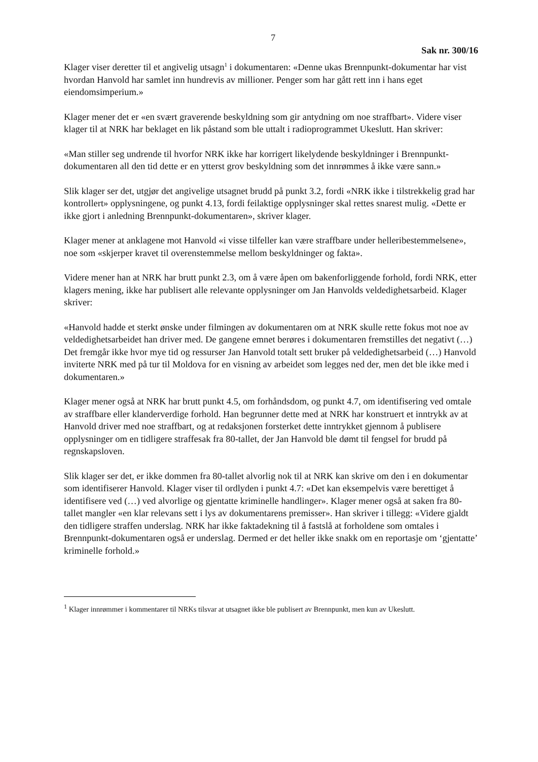7
Sak nr. 300/16
Klager viser deretter til et angivelig utsagn<sup>1</sup> i dokumentaren: «Denne ukas Brennpunkt-dokumentar har vist hvordan Hanvold har samlet inn hundrevis av millioner. Penger som har gått rett inn i hans eget eiendomsimperium.»
Klager mener det er «en svært graverende beskyldning som gir antydning om noe straffbart». Videre viser klager til at NRK har beklaget en lik påstand som ble uttalt i radioprogrammet Ukeslutt. Han skriver:
«Man stiller seg undrende til hvorfor NRK ikke har korrigert likelydende beskyldninger i Brennpunkt-dokumentaren all den tid dette er en ytterst grov beskyldning som det innrømmes å ikke være sann.»
Slik klager ser det, utgjør det angivelige utsagnet brudd på punkt 3.2, fordi «NRK ikke i tilstrekkelig grad har kontrollert» opplysningene, og punkt 4.13, fordi feilaktige opplysninger skal rettes snarest mulig. «Dette er ikke gjort i anledning Brennpunkt-dokumentaren», skriver klager.
Klager mener at anklagene mot Hanvold «i visse tilfeller kan være straffbare under helleribestemmelsene», noe som «skjerper kravet til overenstemmelse mellom beskyldninger og fakta».
Videre mener han at NRK har brutt punkt 2.3, om å være åpen om bakenforliggende forhold, fordi NRK, etter klagers mening, ikke har publisert alle relevante opplysninger om Jan Hanvolds veldedighetsarbeid. Klager skriver:
«Hanvold hadde et sterkt ønske under filmingen av dokumentaren om at NRK skulle rette fokus mot noe av veldedighetsarbeidet han driver med. De gangene emnet berøres i dokumentaren fremstilles det negativt (…) Det fremgår ikke hvor mye tid og ressurser Jan Hanvold totalt sett bruker på veldedighetsarbeid (…) Hanvold inviterte NRK med på tur til Moldova for en visning av arbeidet som legges ned der, men det ble ikke med i dokumentaren.»
Klager mener også at NRK har brutt punkt 4.5, om forhåndsdom, og punkt 4.7, om identifisering ved omtale av straffbare eller klanderverdige forhold. Han begrunner dette med at NRK har konstruert et inntrykk av at Hanvold driver med noe straffbart, og at redaksjonen forsterket dette inntrykket gjennom å publisere opplysninger om en tidligere straffesak fra 80-tallet, der Jan Hanvold ble dømt til fengsel for brudd på regnskapsloven.
Slik klager ser det, er ikke dommen fra 80-tallet alvorlig nok til at NRK kan skrive om den i en dokumentar som identifiserer Hanvold. Klager viser til ordlyden i punkt 4.7: «Det kan eksempelvis være berettiget å identifisere ved (…) ved alvorlige og gjentatte kriminelle handlinger». Klager mener også at saken fra 80-tallet mangler «en klar relevans sett i lys av dokumentarens premisser». Han skriver i tillegg: «Videre gjaldt den tidligere straffen underslag. NRK har ikke faktadekning til å fastslå at forholdene som omtales i Brennpunkt-dokumentaren også er underslag. Dermed er det heller ikke snakk om en reportasje om ‘gjentatte’ kriminelle forhold.»
<sup>1</sup> Klager innrømmer i kommentarer til NRKs tilsvar at utsagnet ikke ble publisert av Brennpunkt, men kun av Ukeslutt.